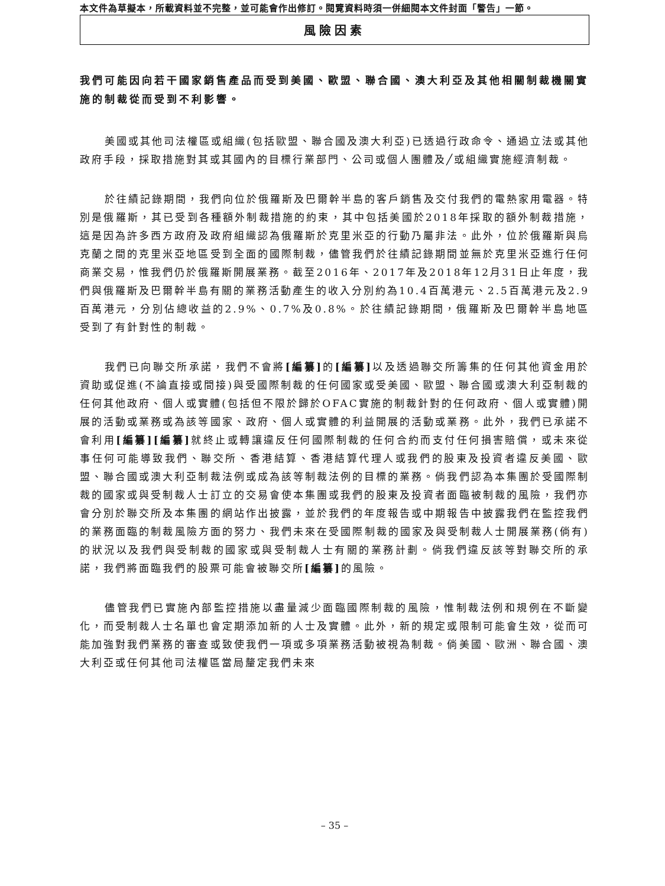本文件為草擬本，所載資料並不完整，並可能會作出修訂。閱覽資料時須一併細閱本文件封面「警告」一節。
風險因素
我們可能因向若干國家銷售產品而受到美國、歐盟、聯合國、澳大利亞及其他相關制裁機關實施的制裁從而受到不利影響。
美國或其他司法權區或組織(包括歐盟、聯合國及澳大利亞)已透過行政命令、通過立法或其他政府手段，採取措施對其或其國內的目標行業部門、公司或個人團體及╱或組織實施經濟制裁。
於往績記錄期間，我們向位於俄羅斯及巴爾幹半島的客戶銷售及交付我們的電熱家用電器。特別是俄羅斯，其已受到各種額外制裁措施的約束，其中包括美國於2018年採取的額外制裁措施，這是因為許多西方政府及政府組織認為俄羅斯於克里米亞的行動乃屬非法。此外，位於俄羅斯與烏克蘭之間的克里米亞地區受到全面的國際制裁，儘管我們於往績記錄期間並無於克里米亞進行任何商業交易，惟我們仍於俄羅斯開展業務。截至2016年、2017年及2018年12月31日止年度，我們與俄羅斯及巴爾幹半島有關的業務活動產生的收入分別約為10.4百萬港元、2.5百萬港元及2.9百萬港元，分別佔總收益的2.9%、0.7%及0.8%。於往績記錄期間，俄羅斯及巴爾幹半島地區受到了有針對性的制裁。
我們已向聯交所承諾，我們不會將[編纂] 的[編纂] 以及透過聯交所籌集的任何其他資金用於資助或促進(不論直接或間接)與受國際制裁的任何國家或受美國、歐盟、聯合國或澳大利亞制裁的任何其他政府、個人或實體(包括但不限於歸於OFAC實施的制裁針對的任何政府、個人或實體)開展的活動或業務或為該等國家、政府、個人或實體的利益開展的活動或業務。此外，我們已承諾不會利用[編纂][編纂] 就終止或轉讓違反任何國際制裁的任何合約而支付任何損害賠償，或未來從事任何可能導致我們、聯交所、香港結算、香港結算代理人或我們的股東及投資者違反美國、歐盟、聯合國或澳大利亞制裁法例或成為該等制裁法例的目標的業務。倘我們認為本集團於受國際制裁的國家或與受制裁人士訂立的交易會使本集團或我們的股東及投資者面臨被制裁的風險，我們亦會分別於聯交所及本集團的網站作出披露，並於我們的年度報告或中期報告中披露我們在監控我們的業務面臨的制裁風險方面的努力、我們未來在受國際制裁的國家及與受制裁人士開展業務(倘有)的狀況以及我們與受制裁的國家或與受制裁人士有關的業務計劃。倘我們違反該等對聯交所的承諾，我們將面臨我們的股票可能會被聯交所[編纂] 的風險。
儘管我們已實施內部監控措施以盡量減少面臨國際制裁的風險，惟制裁法例和規例在不斷變化，而受制裁人士名單也會定期添加新的人士及實體。此外，新的規定或限制可能會生效，從而可能加強對我們業務的審查或致使我們一項或多項業務活動被視為制裁。倘美國、歐洲、聯合國、澳大利亞或任何其他司法權區當局釐定我們未來
– 35 –